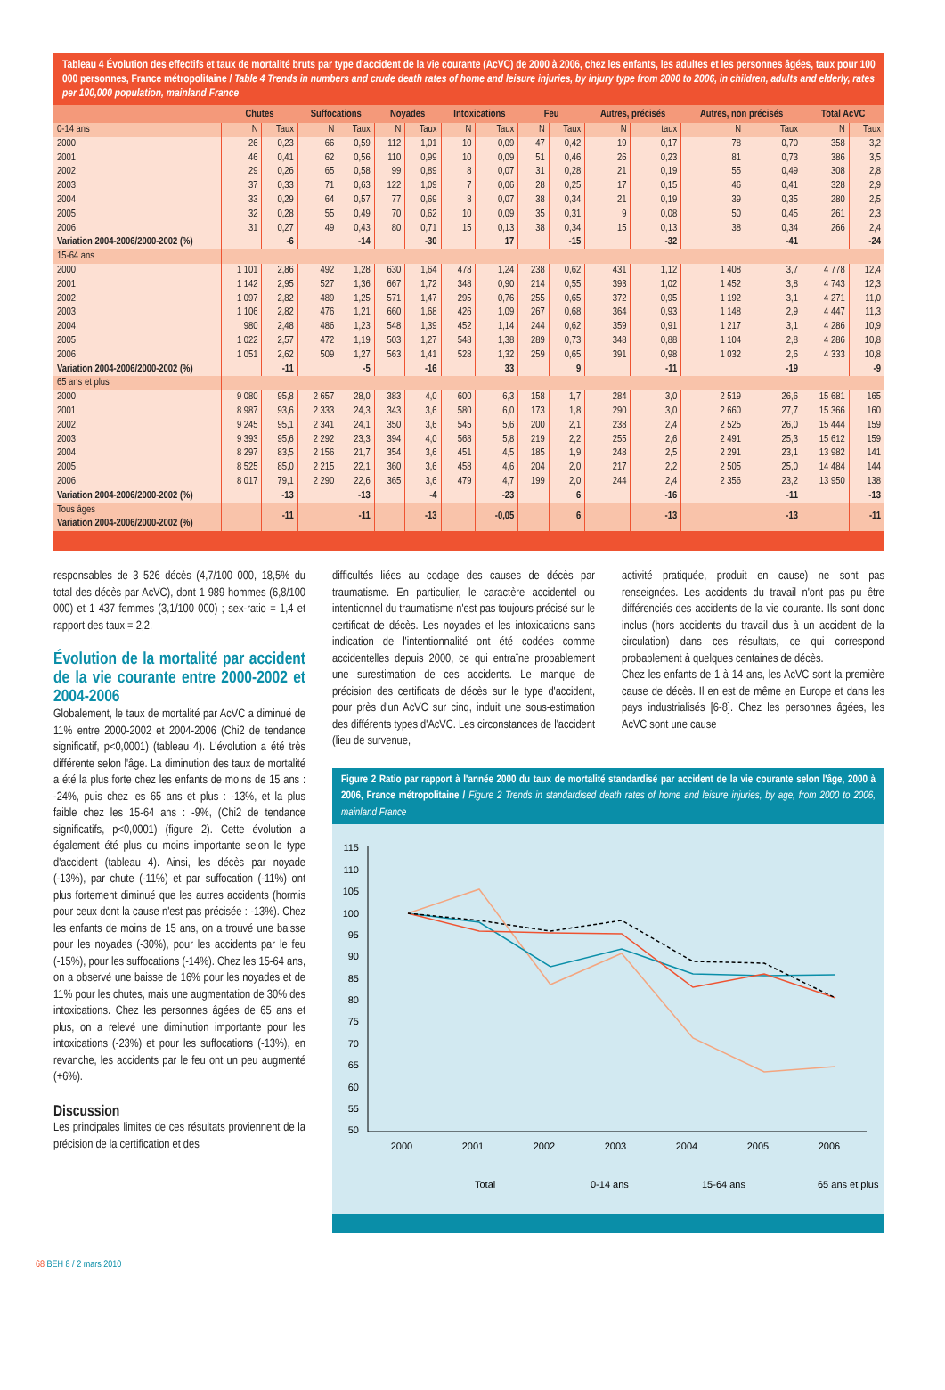Tableau 4 Évolution des effectifs et taux de mortalité bruts par type d'accident de la vie courante (AcVC) de 2000 à 2006, chez les enfants, les adultes et les personnes âgées, taux pour 100 000 personnes, France métropolitaine / Table 4 Trends in numbers and crude death rates of home and leisure injuries, by injury type from 2000 to 2006, in children, adults and elderly, rates per 100,000 population, mainland France
| | Chutes | | Suffocations | | Noyades | | Intoxications | | Feu | | Autres, précisés | | Autres, non précisés | | Total AcVC | |
| --- | --- | --- | --- | --- | --- | --- | --- | --- | --- | --- | --- | --- | --- | --- | --- | --- |
| 0-14 ans | N | Taux | N | Taux | N | Taux | N | Taux | N | Taux | N | taux | N | Taux | N | Taux |
| 2000 | 26 | 0,23 | 66 | 0,59 | 112 | 1,01 | 10 | 0,09 | 47 | 0,42 | 19 | 0,17 | 78 | 0,70 | 358 | 3,2 |
| 2001 | 46 | 0,41 | 62 | 0,56 | 110 | 0,99 | 10 | 0,09 | 51 | 0,46 | 26 | 0,23 | 81 | 0,73 | 386 | 3,5 |
| 2002 | 29 | 0,26 | 65 | 0,58 | 99 | 0,89 | 8 | 0,07 | 31 | 0,28 | 21 | 0,19 | 55 | 0,49 | 308 | 2,8 |
| 2003 | 37 | 0,33 | 71 | 0,63 | 122 | 1,09 | 7 | 0,06 | 28 | 0,25 | 17 | 0,15 | 46 | 0,41 | 328 | 2,9 |
| 2004 | 33 | 0,29 | 64 | 0,57 | 77 | 0,69 | 8 | 0,07 | 38 | 0,34 | 21 | 0,19 | 39 | 0,35 | 280 | 2,5 |
| 2005 | 32 | 0,28 | 55 | 0,49 | 70 | 0,62 | 10 | 0,09 | 35 | 0,31 | 9 | 0,08 | 50 | 0,45 | 261 | 2,3 |
| 2006 | 31 | 0,27 | 49 | 0,43 | 80 | 0,71 | 15 | 0,13 | 38 | 0,34 | 15 | 0,13 | 38 | 0,34 | 266 | 2,4 |
| Variation 2004-2006/2000-2002 (%) | | -6 | | -14 | | -30 | | 17 | | -15 | | -32 | | -41 | | -24 |
| 15-64 ans | | | | | | | | | | | | | | | | |
| 2000 | 1 101 | 2,86 | 492 | 1,28 | 630 | 1,64 | 478 | 1,24 | 238 | 0,62 | 431 | 1,12 | 1 408 | 3,7 | 4 778 | 12,4 |
| 2001 | 1 142 | 2,95 | 527 | 1,36 | 667 | 1,72 | 348 | 0,90 | 214 | 0,55 | 393 | 1,02 | 1 452 | 3,8 | 4 743 | 12,3 |
| 2002 | 1 097 | 2,82 | 489 | 1,25 | 571 | 1,47 | 295 | 0,76 | 255 | 0,65 | 372 | 0,95 | 1 192 | 3,1 | 4 271 | 11,0 |
| 2003 | 1 106 | 2,82 | 476 | 1,21 | 660 | 1,68 | 426 | 1,09 | 267 | 0,68 | 364 | 0,93 | 1 148 | 2,9 | 4 447 | 11,3 |
| 2004 | 980 | 2,48 | 486 | 1,23 | 548 | 1,39 | 452 | 1,14 | 244 | 0,62 | 359 | 0,91 | 1 217 | 3,1 | 4 286 | 10,9 |
| 2005 | 1 022 | 2,57 | 472 | 1,19 | 503 | 1,27 | 548 | 1,38 | 289 | 0,73 | 348 | 0,88 | 1 104 | 2,8 | 4 286 | 10,8 |
| 2006 | 1 051 | 2,62 | 509 | 1,27 | 563 | 1,41 | 528 | 1,32 | 259 | 0,65 | 391 | 0,98 | 1 032 | 2,6 | 4 333 | 10,8 |
| Variation 2004-2006/2000-2002 (%) | | -11 | | -5 | | -16 | | 33 | | 9 | | -11 | | -19 | | -9 |
| 65 ans et plus | | | | | | | | | | | | | | | | |
| 2000 | 9 080 | 95,8 | 2 657 | 28,0 | 383 | 4,0 | 600 | 6,3 | 158 | 1,7 | 284 | 3,0 | 2 519 | 26,6 | 15 681 | 165 |
| 2001 | 8 987 | 93,6 | 2 333 | 24,3 | 343 | 3,6 | 580 | 6,0 | 173 | 1,8 | 290 | 3,0 | 2 660 | 27,7 | 15 366 | 160 |
| 2002 | 9 245 | 95,1 | 2 341 | 24,1 | 350 | 3,6 | 545 | 5,6 | 200 | 2,1 | 238 | 2,4 | 2 525 | 26,0 | 15 444 | 159 |
| 2003 | 9 393 | 95,6 | 2 292 | 23,3 | 394 | 4,0 | 568 | 5,8 | 219 | 2,2 | 255 | 2,6 | 2 491 | 25,3 | 15 612 | 159 |
| 2004 | 8 297 | 83,5 | 2 156 | 21,7 | 354 | 3,6 | 451 | 4,5 | 185 | 1,9 | 248 | 2,5 | 2 291 | 23,1 | 13 982 | 141 |
| 2005 | 8 525 | 85,0 | 2 215 | 22,1 | 360 | 3,6 | 458 | 4,6 | 204 | 2,0 | 217 | 2,2 | 2 505 | 25,0 | 14 484 | 144 |
| 2006 | 8 017 | 79,1 | 2 290 | 22,6 | 365 | 3,6 | 479 | 4,7 | 199 | 2,0 | 244 | 2,4 | 2 356 | 23,2 | 13 950 | 138 |
| Variation 2004-2006/2000-2002 (%) | | -13 | | -13 | | -4 | | -23 | | 6 | | -16 | | -11 | | -13 |
| Tous âges Variation 2004-2006/2000-2002 (%) | | -11 | | -11 | | -13 | | -0,05 | | 6 | | -13 | | -13 | | -11 |
responsables de 3 526 décès (4,7/100 000, 18,5% du total des décès par AcVC), dont 1 989 hommes (6,8/100 000) et 1 437 femmes (3,1/100 000) ; sex-ratio = 1,4 et rapport des taux = 2,2.
Évolution de la mortalité par accident de la vie courante entre 2000-2002 et 2004-2006
Globalement, le taux de mortalité par AcVC a diminué de 11% entre 2000-2002 et 2004-2006 (Chi2 de tendance significatif, p<0,0001) (tableau 4). L'évolution a été très différente selon l'âge. La diminution des taux de mortalité a été la plus forte chez les enfants de moins de 15 ans : -24%, puis chez les 65 ans et plus : -13%, et la plus faible chez les 15-64 ans : -9%, (Chi2 de tendance significatifs, p<0,0001) (figure 2). Cette évolution a également été plus ou moins importante selon le type d'accident (tableau 4). Ainsi, les décès par noyade (-13%), par chute (-11%) et par suffocation (-11%) ont plus fortement diminué que les autres accidents (hormis pour ceux dont la cause n'est pas précisée : -13%). Chez les enfants de moins de 15 ans, on a trouvé une baisse pour les noyades (-30%), pour les accidents par le feu (-15%), pour les suffocations (-14%). Chez les 15-64 ans, on a observé une baisse de 16% pour les noyades et de 11% pour les chutes, mais une augmentation de 30% des intoxications. Chez les personnes âgées de 65 ans et plus, on a relevé une diminution importante pour les intoxications (-23%) et pour les suffocations (-13%), en revanche, les accidents par le feu ont un peu augmenté (+6%).
Discussion
Les principales limites de ces résultats proviennent de la précision de la certification et des
difficultés liées au codage des causes de décès par traumatisme. En particulier, le caractère accidentel ou intentionnel du traumatisme n'est pas toujours précisé sur le certificat de décès. Les noyades et les intoxications sans indication de l'intentionnalité ont été codées comme accidentelles depuis 2000, ce qui entraîne probablement une surestimation de ces accidents. Le manque de précision des certificats de décès sur le type d'accident, pour près d'un AcVC sur cinq, induit une sous-estimation des différents types d'AcVC. Les circonstances de l'accident (lieu de survenue,
activité pratiquée, produit en cause) ne sont pas renseignées. Les accidents du travail n'ont pas pu être différenciés des accidents de la vie courante. Ils sont donc inclus (hors accidents du travail dus à un accident de la circulation) dans ces résultats, ce qui correspond probablement à quelques centaines de décès.
Chez les enfants de 1 à 14 ans, les AcVC sont la première cause de décès. Il en est de même en Europe et dans les pays industrialisés [6-8]. Chez les personnes âgées, les AcVC sont une cause
Figure 2 Ratio par rapport à l'année 2000 du taux de mortalité standardisé par accident de la vie courante selon l'âge, 2000 à 2006, France métropolitaine / Figure 2 Trends in standardised death rates of home and leisure injuries, by age, from 2000 to 2006, mainland France
115
110
105
100
95
90
85
80
75
70
65
60
55
50
2000
2001
2002
2003
2004
2005
2006
Total
0-14 ans
15-64 ans
65 ans et plus
68 BEH 8 / 2 mars 2010